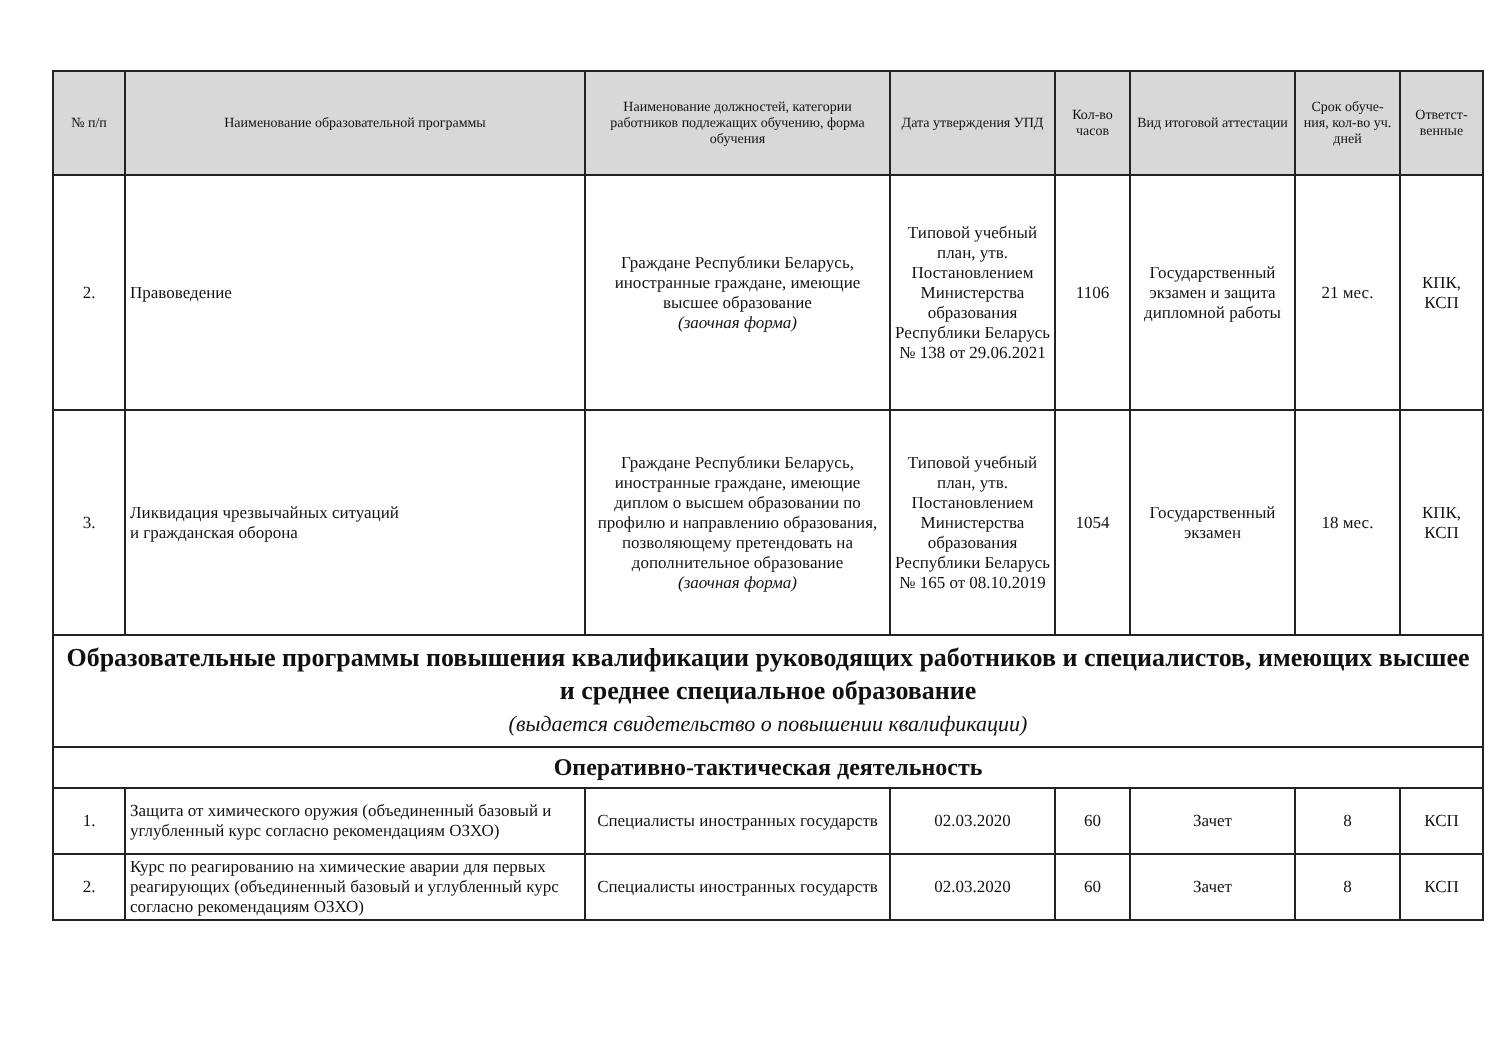| № п/п | Наименование образовательной программы | Наименование должностей, категории работников подлежащих обучению, форма обучения | Дата утверждения УПД | Кол-во часов | Вид итоговой аттестации | Срок обуче-ния, кол-во уч. дней | Ответст-венные |
| --- | --- | --- | --- | --- | --- | --- | --- |
| 2. | Правоведение | Граждане Республики Беларусь, иностранные граждане, имеющие высшее образование (заочная форма) | Типовой учебный план, утв. Постановлением Министерства образования Республики Беларусь № 138 от 29.06.2021 | 1106 | Государственный экзамен и защита дипломной работы | 21 мес. | КПК, КСП |
| 3. | Ликвидация чрезвычайных ситуаций и гражданская оборона | Граждане Республики Беларусь, иностранные граждане, имеющие диплом о высшем образовании по профилю и направлению образования, позволяющему претендовать на дополнительное образование (заочная форма) | Типовой учебный план, утв. Постановлением Министерства образования Республики Беларусь № 165 от 08.10.2019 | 1054 | Государственный экзамен | 18 мес. | КПК, КСП |
| Образовательные программы повышения квалификации руководящих работников и специалистов, имеющих высшее и среднее специальное образование (выдается свидетельство о повышении квалификации) | | | | | | | |
| Оперативно-тактическая деятельность | | | | | | | |
| 1. | Защита от химического оружия (объединенный базовый и углубленный курс согласно рекомендациям ОЗХО) | Специалисты иностранных государств | 02.03.2020 | 60 | Зачет | 8 | КСП |
| 2. | Курс по реагированию на химические аварии для первых реагирующих (объединенный базовый и углубленный курс согласно рекомендациям ОЗХО) | Специалисты иностранных государств | 02.03.2020 | 60 | Зачет | 8 | КСП |